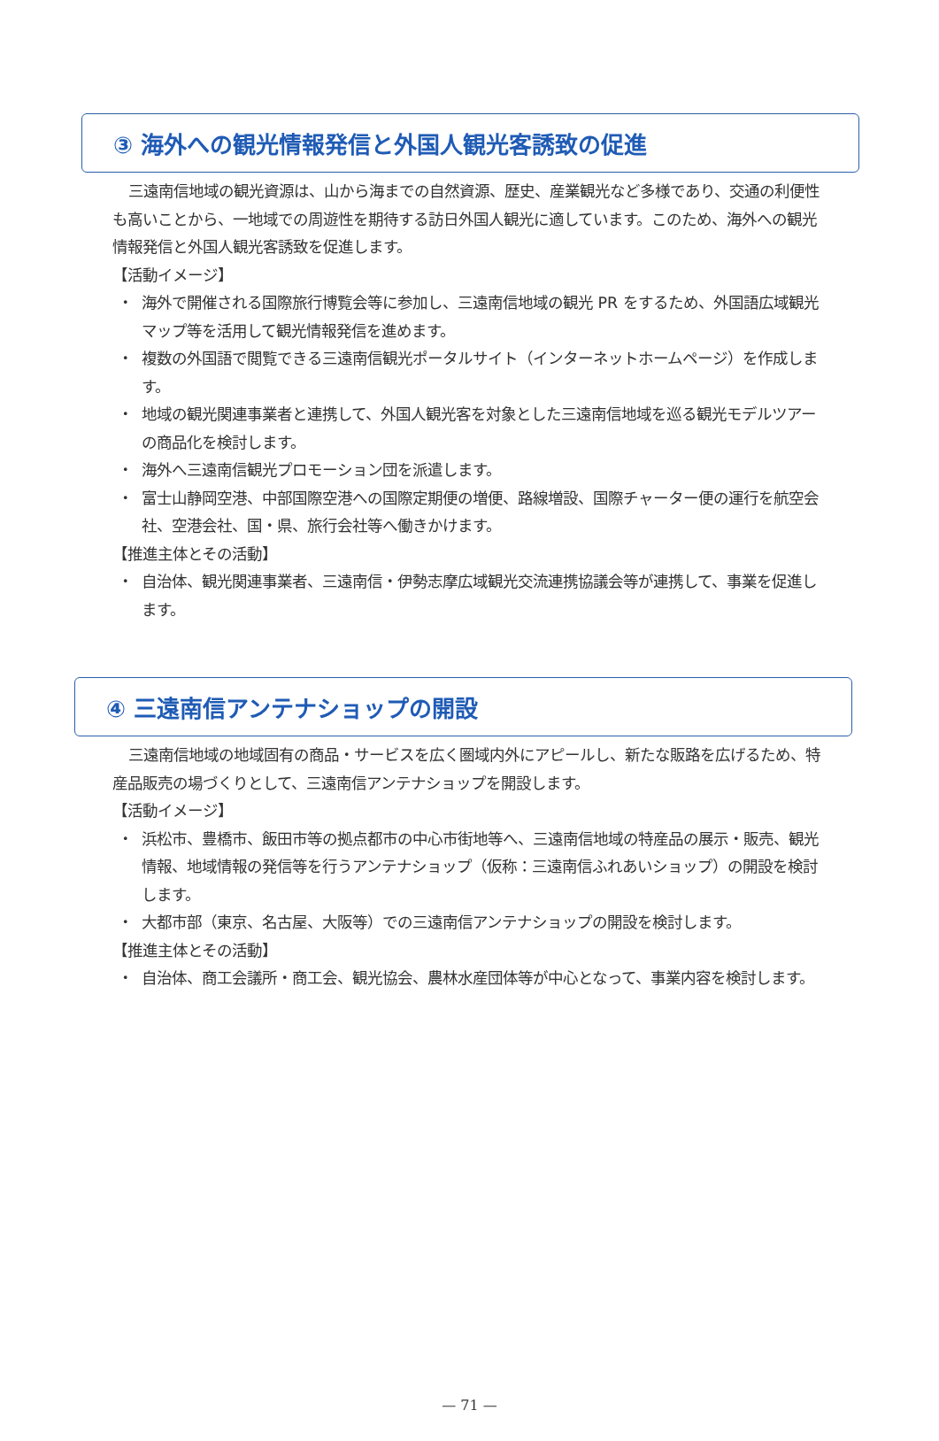③ 海外への観光情報発信と外国人観光客誘致の促進
三遠南信地域の観光資源は、山から海までの自然資源、歴史、産業観光など多様であり、交通の利便性も高いことから、一地域での周遊性を期待する訪日外国人観光に適しています。このため、海外への観光情報発信と外国人観光客誘致を促進します。
【活動イメージ】
・ 海外で開催される国際旅行博覧会等に参加し、三遠南信地域の観光 PR をするため、外国語広域観光マップ等を活用して観光情報発信を進めます。
・ 複数の外国語で閲覧できる三遠南信観光ポータルサイト（インターネットホームページ）を作成します。
・ 地域の観光関連事業者と連携して、外国人観光客を対象とした三遠南信地域を巡る観光モデルツアーの商品化を検討します。
・ 海外へ三遠南信観光プロモーション団を派遣します。
・ 富士山静岡空港、中部国際空港への国際定期便の増便、路線増設、国際チャーター便の運行を航空会社、空港会社、国・県、旅行会社等へ働きかけます。
【推進主体とその活動】
・ 自治体、観光関連事業者、三遠南信・伊勢志摩広域観光交流連携協議会等が連携して、事業を促進します。
④ 三遠南信アンテナショップの開設
三遠南信地域の地域固有の商品・サービスを広く圏域内外にアピールし、新たな販路を広げるため、特産品販売の場づくりとして、三遠南信アンテナショップを開設します。
【活動イメージ】
・ 浜松市、豊橋市、飯田市等の拠点都市の中心市街地等へ、三遠南信地域の特産品の展示・販売、観光情報、地域情報の発信等を行うアンテナショップ（仮称：三遠南信ふれあいショップ）の開設を検討します。
・ 大都市部（東京、名古屋、大阪等）での三遠南信アンテナショップの開設を検討します。
【推進主体とその活動】
・ 自治体、商工会議所・商工会、観光協会、農林水産団体等が中心となって、事業内容を検討します。
— 71 —